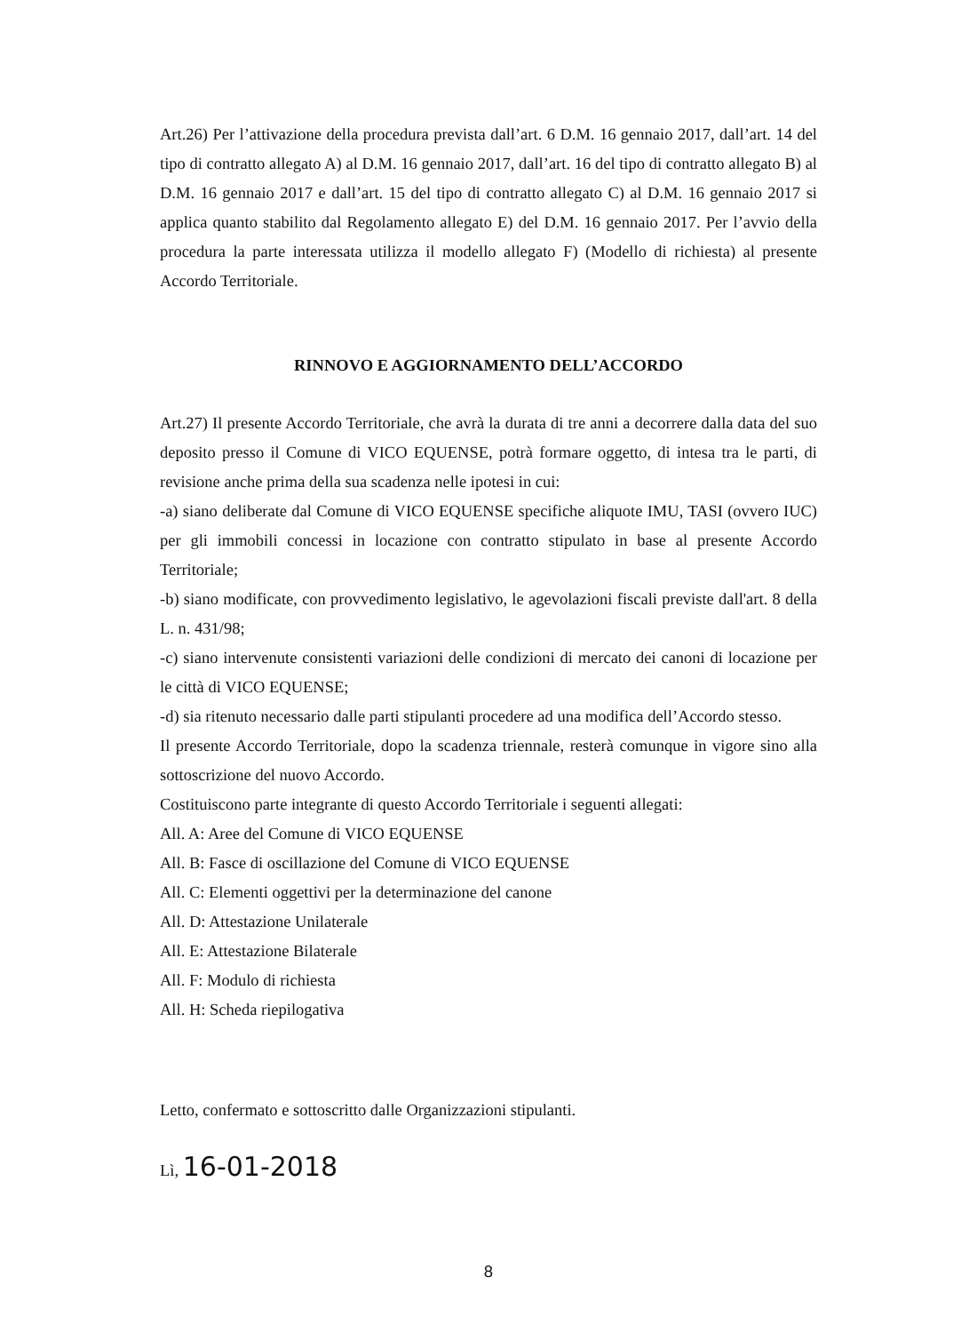Art.26) Per l’attivazione della procedura prevista dall’art. 6 D.M. 16 gennaio 2017, dall’art. 14 del tipo di contratto allegato A) al D.M. 16 gennaio 2017, dall’art. 16 del tipo di contratto allegato B) al D.M. 16 gennaio 2017 e dall’art. 15 del tipo di contratto allegato C) al D.M. 16 gennaio 2017 si applica quanto stabilito dal Regolamento allegato E) del D.M. 16 gennaio 2017. Per l’avvio della procedura la parte interessata utilizza il modello allegato F) (Modello di richiesta) al presente Accordo Territoriale.
RINNOVO E AGGIORNAMENTO DELL’ACCORDO
Art.27) Il presente Accordo Territoriale, che avrà la durata di tre anni a decorrere dalla data del suo deposito presso il Comune di VICO EQUENSE, potrà formare oggetto, di intesa tra le parti, di revisione anche prima della sua scadenza nelle ipotesi in cui:
-a) siano deliberate dal Comune di VICO EQUENSE specifiche aliquote IMU, TASI (ovvero IUC) per gli immobili concessi in locazione con contratto stipulato in base al presente Accordo Territoriale;
-b) siano modificate, con provvedimento legislativo, le agevolazioni fiscali previste dall'art. 8 della L. n. 431/98;
-c) siano intervenute consistenti variazioni delle condizioni di mercato dei canoni di locazione per le città di VICO EQUENSE;
-d) sia ritenuto necessario dalle parti stipulanti procedere ad una modifica dell’Accordo stesso.
Il presente Accordo Territoriale, dopo la scadenza triennale, resterà comunque in vigore sino alla sottoscrizione del nuovo Accordo.
Costituiscono parte integrante di questo Accordo Territoriale i seguenti allegati:
All. A: Aree del Comune di VICO EQUENSE
All. B: Fasce di oscillazione del Comune di VICO EQUENSE
All. C: Elementi oggettivi per la determinazione del canone
All. D: Attestazione Unilaterale
All. E: Attestazione Bilaterale
All. F: Modulo di richiesta
All. H: Scheda riepilogativa
Letto, confermato e sottoscritto dalle Organizzazioni stipulanti.
Lì, 16-01-2018
8